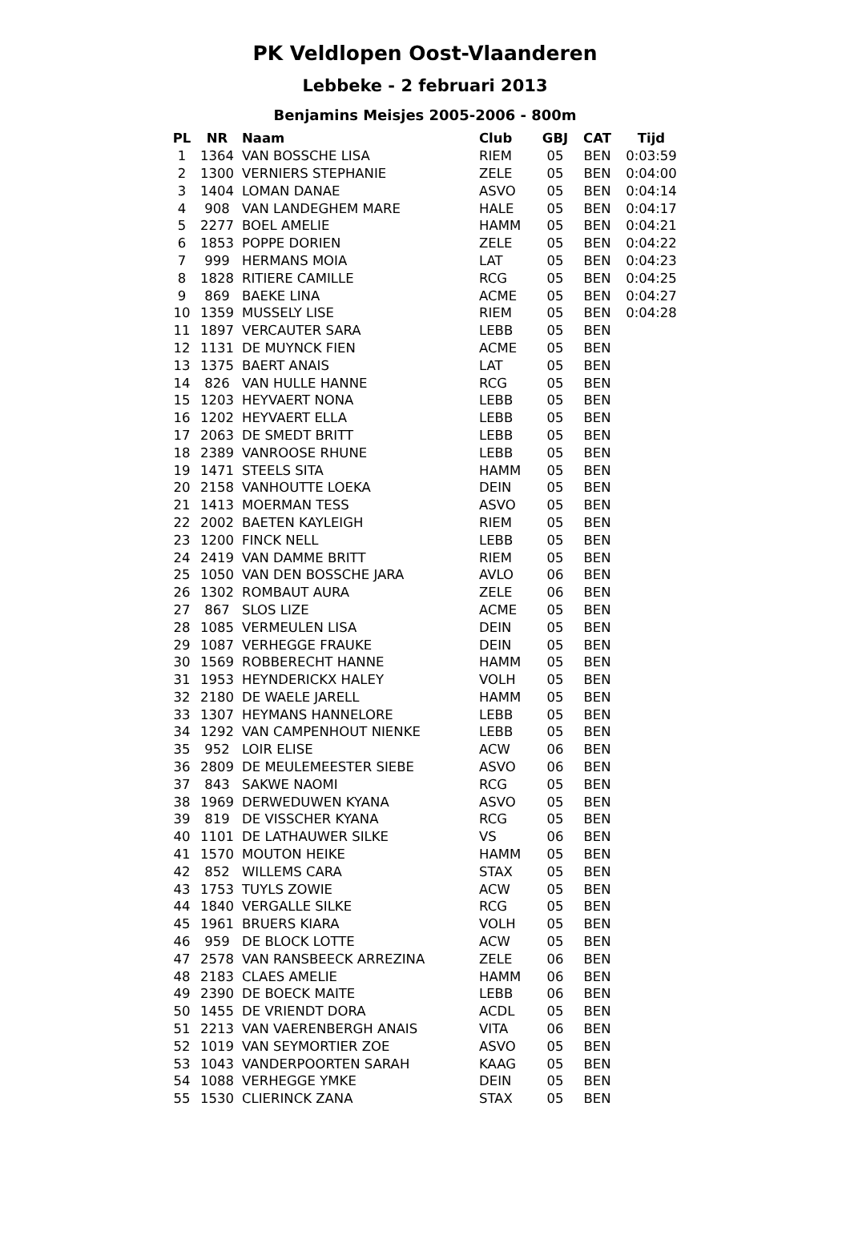PK Veldlopen Oost-Vlaanderen
Lebbeke - 2 februari 2013
Benjamins Meisjes 2005-2006 - 800m
| PL | NR | Naam | Club | GBJ | CAT | Tijd |
| --- | --- | --- | --- | --- | --- | --- |
| 1 | 1364 | VAN BOSSCHE LISA | RIEM | 05 | BEN | 0:03:59 |
| 2 | 1300 | VERNIERS STEPHANIE | ZELE | 05 | BEN | 0:04:00 |
| 3 | 1404 | LOMAN DANAE | ASVO | 05 | BEN | 0:04:14 |
| 4 | 908 | VAN LANDEGHEM MARE | HALE | 05 | BEN | 0:04:17 |
| 5 | 2277 | BOEL AMELIE | HAMM | 05 | BEN | 0:04:21 |
| 6 | 1853 | POPPE DORIEN | ZELE | 05 | BEN | 0:04:22 |
| 7 | 999 | HERMANS MOIA | LAT | 05 | BEN | 0:04:23 |
| 8 | 1828 | RITIERE CAMILLE | RCG | 05 | BEN | 0:04:25 |
| 9 | 869 | BAEKE LINA | ACME | 05 | BEN | 0:04:27 |
| 10 | 1359 | MUSSELY LISE | RIEM | 05 | BEN | 0:04:28 |
| 11 | 1897 | VERCAUTER SARA | LEBB | 05 | BEN | |
| 12 | 1131 | DE MUYNCK FIEN | ACME | 05 | BEN | |
| 13 | 1375 | BAERT ANAIS | LAT | 05 | BEN | |
| 14 | 826 | VAN HULLE HANNE | RCG | 05 | BEN | |
| 15 | 1203 | HEYVAERT NONA | LEBB | 05 | BEN | |
| 16 | 1202 | HEYVAERT ELLA | LEBB | 05 | BEN | |
| 17 | 2063 | DE SMEDT BRITT | LEBB | 05 | BEN | |
| 18 | 2389 | VANROOSE RHUNE | LEBB | 05 | BEN | |
| 19 | 1471 | STEELS SITA | HAMM | 05 | BEN | |
| 20 | 2158 | VANHOUTTE LOEKA | DEIN | 05 | BEN | |
| 21 | 1413 | MOERMAN TESS | ASVO | 05 | BEN | |
| 22 | 2002 | BAETEN KAYLEIGH | RIEM | 05 | BEN | |
| 23 | 1200 | FINCK NELL | LEBB | 05 | BEN | |
| 24 | 2419 | VAN DAMME BRITT | RIEM | 05 | BEN | |
| 25 | 1050 | VAN DEN BOSSCHE JARA | AVLO | 06 | BEN | |
| 26 | 1302 | ROMBAUT AURA | ZELE | 06 | BEN | |
| 27 | 867 | SLOS LIZE | ACME | 05 | BEN | |
| 28 | 1085 | VERMEULEN LISA | DEIN | 05 | BEN | |
| 29 | 1087 | VERHEGGE FRAUKE | DEIN | 05 | BEN | |
| 30 | 1569 | ROBBERECHT HANNE | HAMM | 05 | BEN | |
| 31 | 1953 | HEYNDERICKX HALEY | VOLH | 05 | BEN | |
| 32 | 2180 | DE WAELE JARELL | HAMM | 05 | BEN | |
| 33 | 1307 | HEYMANS HANNELORE | LEBB | 05 | BEN | |
| 34 | 1292 | VAN CAMPENHOUT NIENKE | LEBB | 05 | BEN | |
| 35 | 952 | LOIR ELISE | ACW | 06 | BEN | |
| 36 | 2809 | DE MEULEMEESTER SIEBE | ASVO | 06 | BEN | |
| 37 | 843 | SAKWE NAOMI | RCG | 05 | BEN | |
| 38 | 1969 | DERWEDUWEN KYANA | ASVO | 05 | BEN | |
| 39 | 819 | DE VISSCHER KYANA | RCG | 05 | BEN | |
| 40 | 1101 | DE LATHAUWER SILKE | VS | 06 | BEN | |
| 41 | 1570 | MOUTON HEIKE | HAMM | 05 | BEN | |
| 42 | 852 | WILLEMS CARA | STAX | 05 | BEN | |
| 43 | 1753 | TUYLS ZOWIE | ACW | 05 | BEN | |
| 44 | 1840 | VERGALLE SILKE | RCG | 05 | BEN | |
| 45 | 1961 | BRUERS KIARA | VOLH | 05 | BEN | |
| 46 | 959 | DE BLOCK LOTTE | ACW | 05 | BEN | |
| 47 | 2578 | VAN RANSBEECK ARREZINA | ZELE | 06 | BEN | |
| 48 | 2183 | CLAES AMELIE | HAMM | 06 | BEN | |
| 49 | 2390 | DE BOECK MAITE | LEBB | 06 | BEN | |
| 50 | 1455 | DE VRIENDT DORA | ACDL | 05 | BEN | |
| 51 | 2213 | VAN VAERENBERGH ANAIS | VITA | 06 | BEN | |
| 52 | 1019 | VAN SEYMORTIER ZOE | ASVO | 05 | BEN | |
| 53 | 1043 | VANDERPOORTEN SARAH | KAAG | 05 | BEN | |
| 54 | 1088 | VERHEGGE YMKE | DEIN | 05 | BEN | |
| 55 | 1530 | CLIERINCK ZANA | STAX | 05 | BEN | |